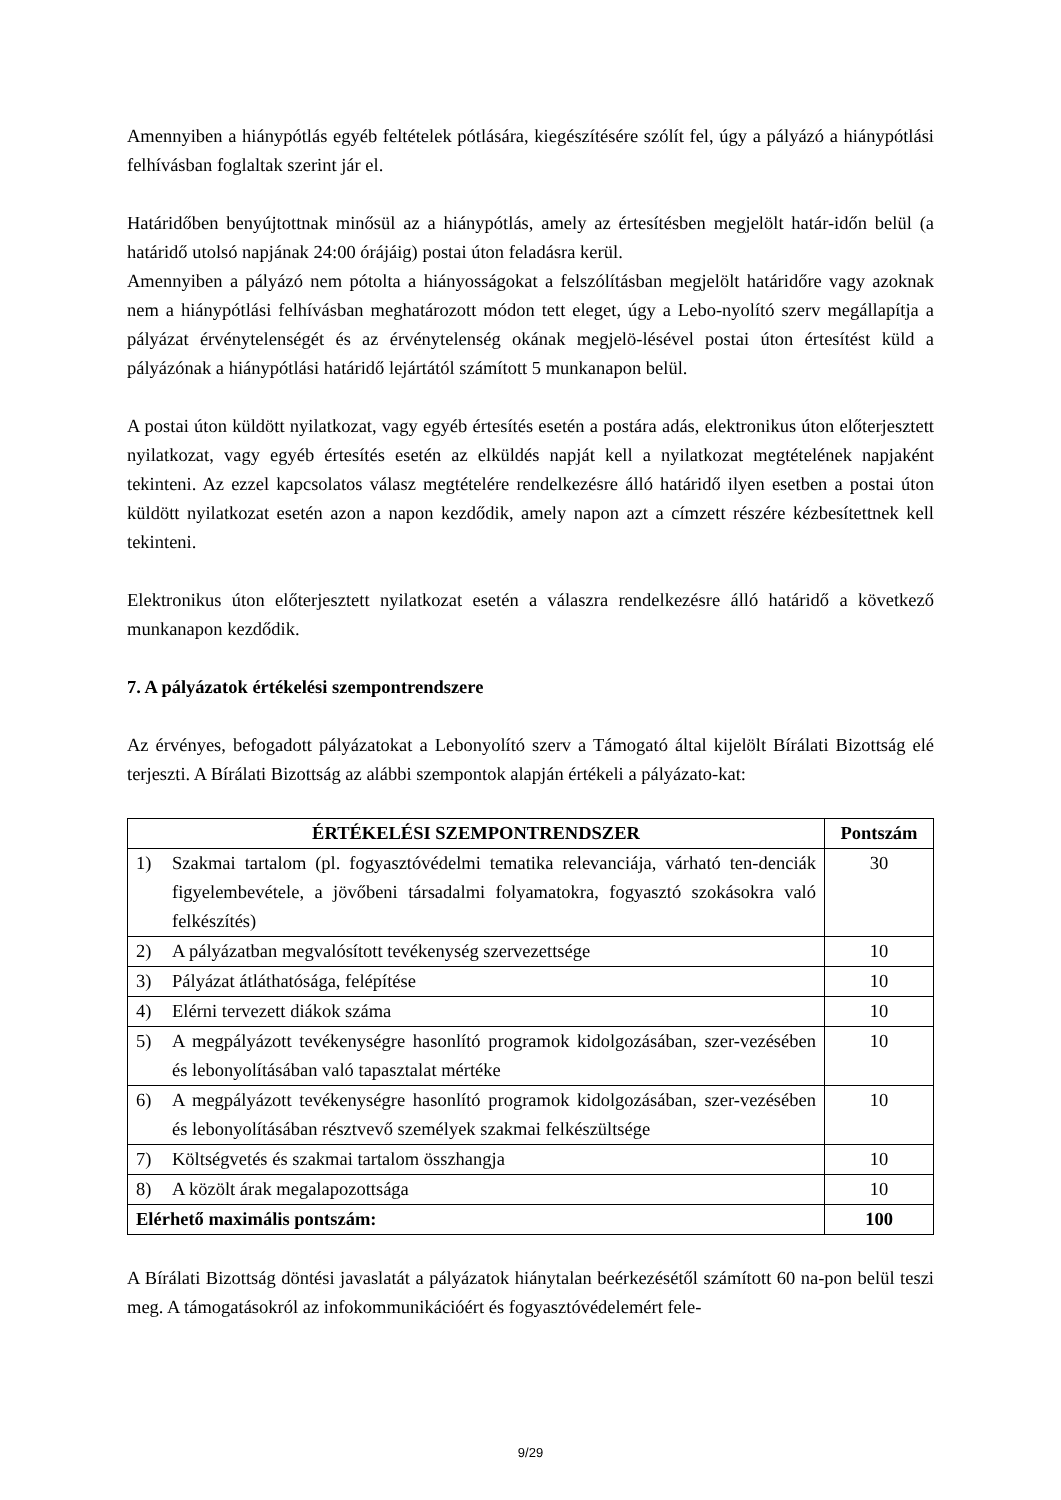Amennyiben a hiánypótlás egyéb feltételek pótlására, kiegészítésére szólít fel, úgy a pályázó a hiánypótlási felhívásban foglaltak szerint jár el.
Határidőben benyújtottnak minősül az a hiánypótlás, amely az értesítésben megjelölt határ-időn belül (a határidő utolsó napjának 24:00 órájáig) postai úton feladásra kerül.
Amennyiben a pályázó nem pótolta a hiányosságokat a felszólításban megjelölt határidőre vagy azoknak nem a hiánypótlási felhívásban meghatározott módon tett eleget, úgy a Lebo-nyolító szerv megállapítja a pályázat érvénytelenségét és az érvénytelenség okának megjelö-lésével postai úton értesítést küld a pályázónak a hiánypótlási határidő lejártától számított 5 munkanapon belül.
A postai úton küldött nyilatkozat, vagy egyéb értesítés esetén a postára adás, elektronikus úton előterjesztett nyilatkozat, vagy egyéb értesítés esetén az elküldés napját kell a nyilatkozat megtételének napjaként tekinteni. Az ezzel kapcsolatos válasz megtételére rendelkezésre álló határidő ilyen esetben a postai úton küldött nyilatkozat esetén azon a napon kezdődik, amely napon azt a címzett részére kézbesítettnek kell tekinteni.
Elektronikus úton előterjesztett nyilatkozat esetén a válaszra rendelkezésre álló határidő a következő munkanapon kezdődik.
7. A pályázatok értékelési szempontrendszere
Az érvényes, befogadott pályázatokat a Lebonyolító szerv a Támogató által kijelölt Bírálati Bizottság elé terjeszti. A Bírálati Bizottság az alábbi szempontok alapján értékeli a pályázato-kat:
| ÉRTÉKELÉSI SZEMPONTRENDSZER | Pontszám |
| --- | --- |
| 1) Szakmai tartalom (pl. fogyasztóvédelmi tematika relevanciája, várható ten-denciák figyelembevétele, a jövőbeni társadalmi folyamatokra, fogyasztó szokásokra való felkészítés) | 30 |
| 2) A pályázatban megvalósított tevékenység szervezettsége | 10 |
| 3) Pályázat átláthatósága, felépítése | 10 |
| 4) Elérni tervezett diákok száma | 10 |
| 5) A megpályázott tevékenységre hasonlító programok kidolgozásában, szer-vezésében és lebonyolításában való tapasztalat mértéke | 10 |
| 6) A megpályázott tevékenységre hasonlító programok kidolgozásában, szer-vezésében és lebonyolításában résztvevő személyek szakmai felkészültsége | 10 |
| 7) Költségvetés és szakmai tartalom összhangja | 10 |
| 8) A közölt árak megalapozottsága | 10 |
| Elérhető maximális pontszám: | 100 |
A Bírálati Bizottság döntési javaslatát a pályázatok hiánytalan beérkezésétől számított 60 na-pon belül teszi meg. A támogatásokról az infokommunikációért és fogyasztóvédelemért fele-
9/29